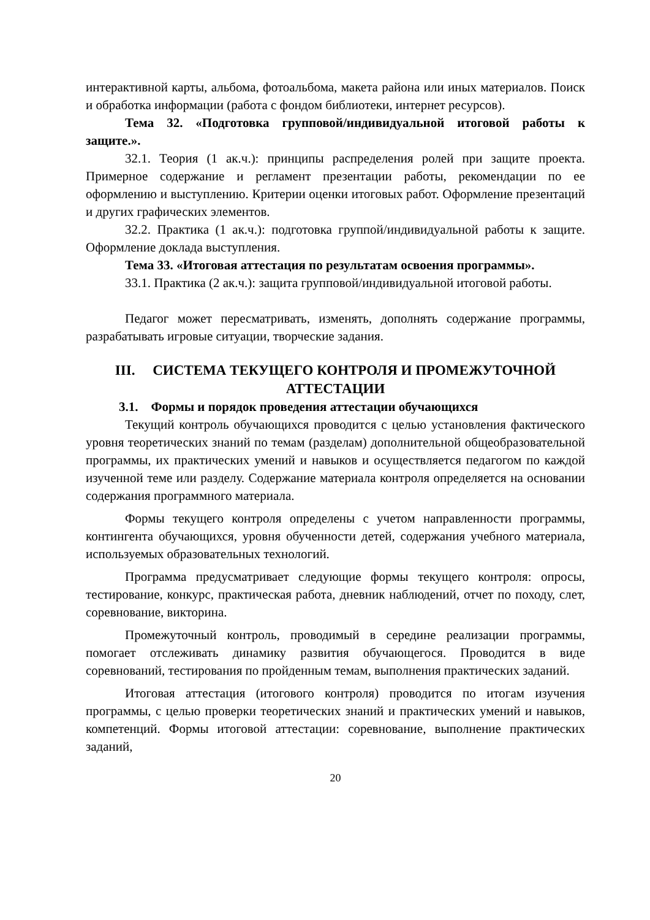интерактивной карты, альбома, фотоальбома, макета района или иных материалов. Поиск и обработка информации (работа с фондом библиотеки, интернет ресурсов).
Тема 32. «Подготовка групповой/индивидуальной итоговой работы к защите.».
32.1. Теория (1 ак.ч.): принципы распределения ролей при защите проекта. Примерное содержание и регламент презентации работы, рекомендации по ее оформлению и выступлению. Критерии оценки итоговых работ. Оформление презентаций и других графических элементов.
32.2. Практика (1 ак.ч.): подготовка группой/индивидуальной работы к защите. Оформление доклада выступления.
Тема 33. «Итоговая аттестация по результатам освоения программы».
33.1. Практика (2 ак.ч.): защита групповой/индивидуальной итоговой работы.
Педагог может пересматривать, изменять, дополнять содержание программы, разрабатывать игровые ситуации, творческие задания.
III. СИСТЕМА ТЕКУЩЕГО КОНТРОЛЯ И ПРОМЕЖУТОЧНОЙ АТТЕСТАЦИИ
3.1. Формы и порядок проведения аттестации обучающихся
Текущий контроль обучающихся проводится с целью установления фактического уровня теоретических знаний по темам (разделам) дополнительной общеобразовательной программы, их практических умений и навыков и осуществляется педагогом по каждой изученной теме или разделу. Содержание материала контроля определяется на основании содержания программного материала.
Формы текущего контроля определены с учетом направленности программы, контингента обучающихся, уровня обученности детей, содержания учебного материала, используемых образовательных технологий.
Программа предусматривает следующие формы текущего контроля: опросы, тестирование, конкурс, практическая работа, дневник наблюдений, отчет по походу, слет, соревнование, викторина.
Промежуточный контроль, проводимый в середине реализации программы, помогает отслеживать динамику развития обучающегося. Проводится в виде соревнований, тестирования по пройденным темам, выполнения практических заданий.
Итоговая аттестация (итогового контроля) проводится по итогам изучения программы, с целью проверки теоретических знаний и практических умений и навыков, компетенций. Формы итоговой аттестации: соревнование, выполнение практических заданий,
20